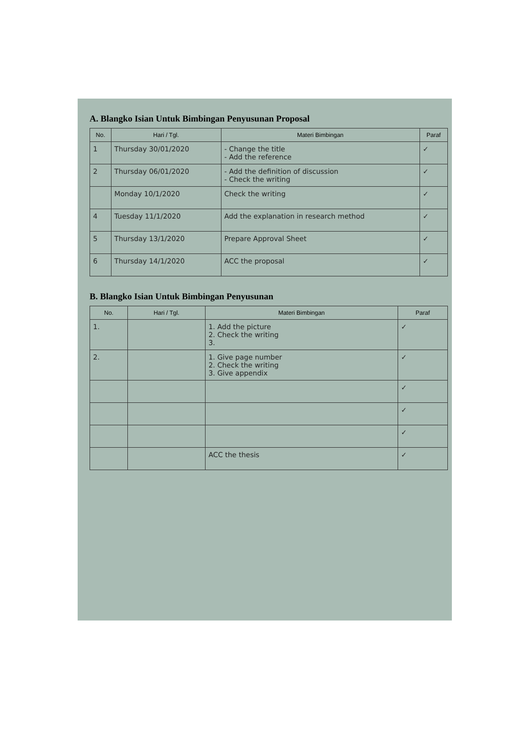A. Blangko Isian Untuk Bimbingan Penyusunan Proposal
| No. | Hari / Tgl. | Materi Bimbingan | Paraf |
| --- | --- | --- | --- |
| 1 | Thursday 30/01/2020 | - Change the title - Add the reference | ✓ |
| 2 | Thursday 06/01/2020 | - Add the definition of discussion - Check the writing | ✓ |
| | Monday 10/1/2020 | Check the writing | ✓ |
| 4 | Tuesday 11/1/2020 | Add the explanation in research method | ✓ |
| 5 | Thursday 13/1/2020 | Prepare Approval Sheet | ✓ |
| 6 | Thursday 14/1/2020 | ACC the proposal | ✓ |
B. Blangko Isian Untuk Bimbingan Penyusunan
| No. | Hari / Tgl. | Materi Bimbingan | Paraf |
| --- | --- | --- | --- |
| 1. | | 1. Add the picture 2. Check the writing 3. | ✓ |
| 2. | | 1. Give page number 2. Check the writing 3. Give appendix | ✓ |
| | | | ✓ |
| | | | ✓ |
| | | | ✓ |
| | | ACC the thesis | ✓ |